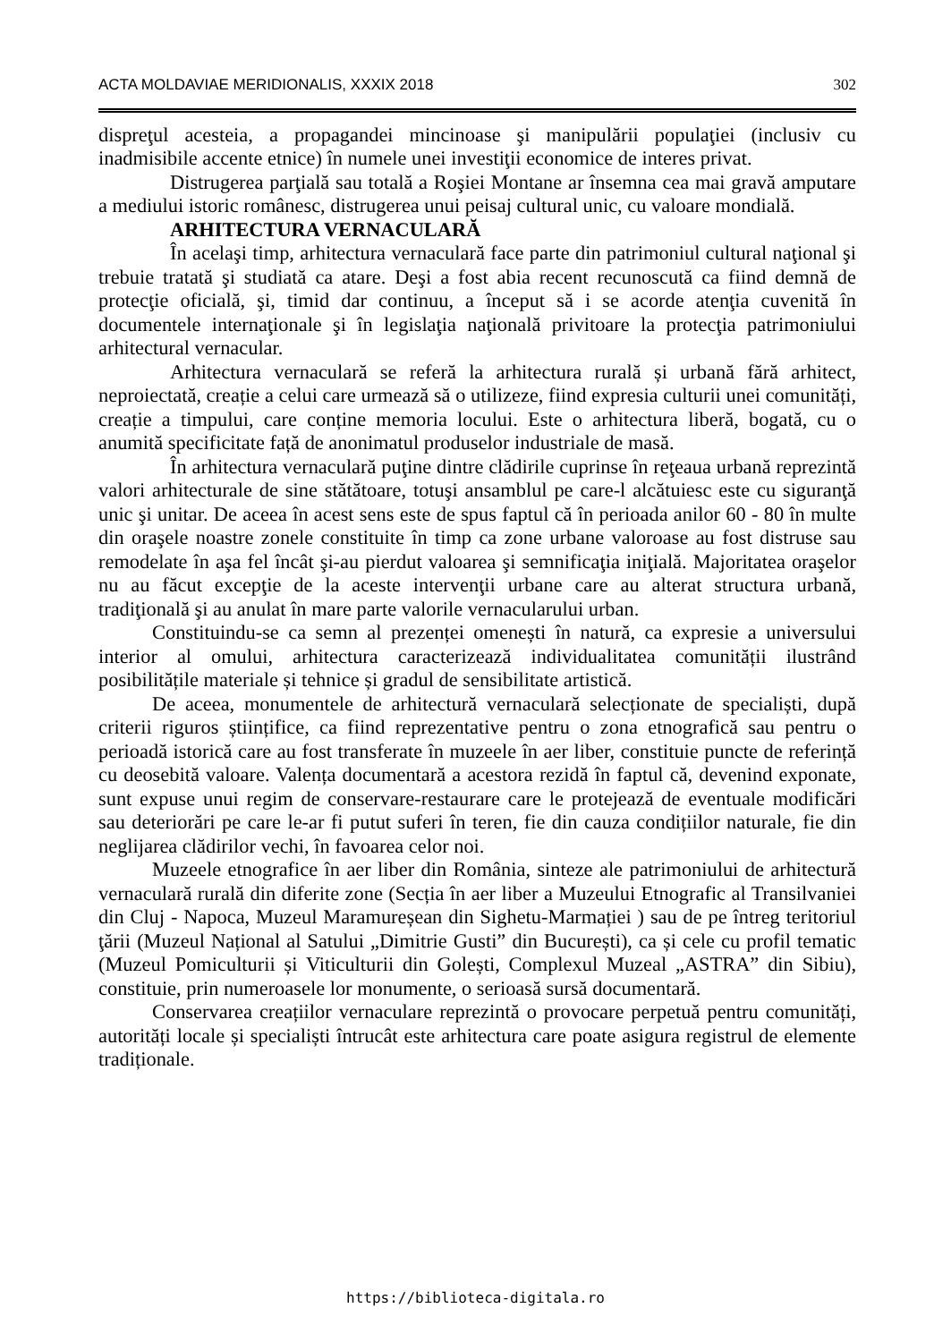ACTA MOLDAVIAE MERIDIONALIS, XXXIX 2018 302
dispreţul acesteia, a propagandei mincinoase şi manipulării populaţiei (inclusiv cu inadmisibile accente etnice) în numele unei investiţii economice de interes privat.
Distrugerea parţială sau totală a Roşiei Montane ar însemna cea mai gravă amputare a mediului istoric românesc, distrugerea unui peisaj cultural unic, cu valoare mondială.
ARHITECTURA VERNACULARĂ
În acelaşi timp, arhitectura vernaculară face parte din patrimoniul cultural naţional şi trebuie tratată şi studiată ca atare. Deşi a fost abia recent recunoscută ca fiind demnă de protecţie oficială, şi, timid dar continuu, a început să i se acorde atenţia cuvenită în documentele internaţionale şi în legislaţia naţională privitoare la protecţia patrimoniului arhitectural vernacular.
Arhitectura vernaculară se referă la arhitectura rurală și urbană fără arhitect, neproiectată, creație a celui care urmează să o utilizeze, fiind expresia culturii unei comunități, creație a timpului, care conține memoria locului. Este o arhitectura liberă, bogată, cu o anumită specificitate față de anonimatul produselor industriale de masă.
În arhitectura vernaculară puţine dintre clădirile cuprinse în reţeaua urbană reprezintă valori arhitecturale de sine stătătoare, totuşi ansamblul pe care-l alcătuiesc este cu siguranţă unic şi unitar. De aceea în acest sens este de spus faptul că în perioada anilor 60 - 80 în multe din oraşele noastre zonele constituite în timp ca zone urbane valoroase au fost distruse sau remodelate în aşa fel încât şi-au pierdut valoarea şi semnificaţia iniţială. Majoritatea oraşelor nu au făcut excepţie de la aceste intervenţii urbane care au alterat structura urbană, tradiţională şi au anulat în mare parte valorile vernacularului urban.
Constituindu-se ca semn al prezenței omenești în natură, ca expresie a universului interior al omului, arhitectura caracterizează individualitatea comunității ilustrând posibilitățile materiale și tehnice și gradul de sensibilitate artistică.
De aceea, monumentele de arhitectură vernaculară selecționate de specialiști, după criterii riguros științifice, ca fiind reprezentative pentru o zona etnografică sau pentru o perioadă istorică care au fost transferate în muzeele în aer liber, constituie puncte de referință cu deosebită valoare. Valența documentară a acestora rezidă în faptul că, devenind exponate, sunt expuse unui regim de conservare-restaurare care le protejează de eventuale modificări sau deteriorări pe care le-ar fi putut suferi în teren, fie din cauza condițiilor naturale, fie din neglijarea clădirilor vechi, în favoarea celor noi.
Muzeele etnografice în aer liber din România, sinteze ale patrimoniului de arhitectură vernaculară rurală din diferite zone (Secția în aer liber a Muzeului Etnografic al Transilvaniei din Cluj - Napoca, Muzeul Maramureșean din Sighetu-Marmației ) sau de pe întreg teritoriul ţării (Muzeul Național al Satului „Dimitrie Gusti” din București), ca și cele cu profil tematic (Muzeul Pomiculturii și Viticulturii din Golești, Complexul Muzeal „ASTRA” din Sibiu), constituie, prin numeroasele lor monumente, o serioasă sursă documentară.
Conservarea creațiilor vernaculare reprezintă o provocare perpetuă pentru comunități, autorități locale și specialiști întrucât este arhitectura care poate asigura registrul de elemente tradiționale.
https://biblioteca-digitala.ro